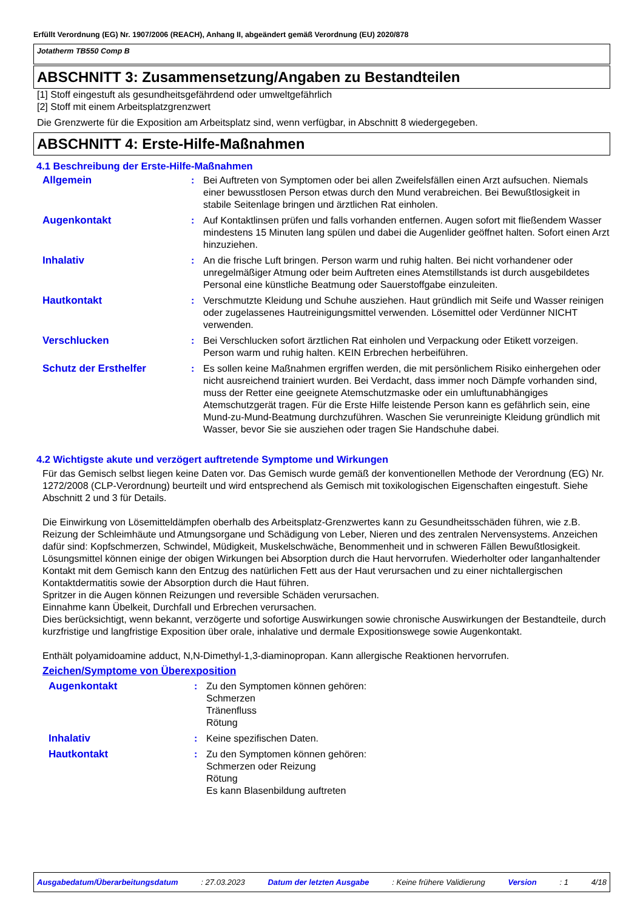Erfüllt Verordnung (EG) Nr. 1907/2006 (REACH), Anhang II, abgeändert gemäß Verordnung (EU) 2020/878
Jotatherm TB550 Comp B
ABSCHNITT 3: Zusammensetzung/Angaben zu Bestandteilen
[1] Stoff eingestuft als gesundheitsgefährdend oder umweltgefährlich
[2] Stoff mit einem Arbeitsplatzgrenzwert
Die Grenzwerte für die Exposition am Arbeitsplatz sind, wenn verfügbar, in Abschnitt 8 wiedergegeben.
ABSCHNITT 4: Erste-Hilfe-Maßnahmen
4.1 Beschreibung der Erste-Hilfe-Maßnahmen
Allgemein : Bei Auftreten von Symptomen oder bei allen Zweifelsfällen einen Arzt aufsuchen. Niemals einer bewusstlosen Person etwas durch den Mund verabreichen. Bei Bewußtlosigkeit in stabile Seitenlage bringen und ärztlichen Rat einholen.
Augenkontakt : Auf Kontaktlinsen prüfen und falls vorhanden entfernen. Augen sofort mit fließendem Wasser mindestens 15 Minuten lang spülen und dabei die Augenlider geöffnet halten. Sofort einen Arzt hinzuziehen.
Inhalativ : An die frische Luft bringen. Person warm und ruhig halten. Bei nicht vorhandener oder unregelmäßiger Atmung oder beim Auftreten eines Atemstillstands ist durch ausgebildetes Personal eine künstliche Beatmung oder Sauerstoffgabe einzuleiten.
Hautkontakt : Verschmutzte Kleidung und Schuhe ausziehen. Haut gründlich mit Seife und Wasser reinigen oder zugelassenes Hautreinigungsmittel verwenden. Lösemittel oder Verdünner NICHT verwenden.
Verschlucken : Bei Verschlucken sofort ärztlichen Rat einholen und Verpackung oder Etikett vorzeigen. Person warm und ruhig halten. KEIN Erbrechen herbeiführen.
Schutz der Ersthelfer : Es sollen keine Maßnahmen ergriffen werden, die mit persönlichem Risiko einhergehen oder nicht ausreichend trainiert wurden. Bei Verdacht, dass immer noch Dämpfe vorhanden sind, muss der Retter eine geeignete Atemschutzmaske oder ein umluftunabhängiges Atemschutzgerät tragen. Für die Erste Hilfe leistende Person kann es gefährlich sein, eine Mund-zu-Mund-Beatmung durchzuführen. Waschen Sie verunreinigte Kleidung gründlich mit Wasser, bevor Sie sie ausziehen oder tragen Sie Handschuhe dabei.
4.2 Wichtigste akute und verzögert auftretende Symptome und Wirkungen
Für das Gemisch selbst liegen keine Daten vor. Das Gemisch wurde gemäß der konventionellen Methode der Verordnung (EG) Nr. 1272/2008 (CLP-Verordnung) beurteilt und wird entsprechend als Gemisch mit toxikologischen Eigenschaften eingestuft. Siehe Abschnitt 2 und 3 für Details.
Die Einwirkung von Lösemitteldämpfen oberhalb des Arbeitsplatz-Grenzwertes kann zu Gesundheitsschäden führen, wie z.B. Reizung der Schleimhäute und Atmungsorgane und Schädigung von Leber, Nieren und des zentralen Nervensystems. Anzeichen dafür sind: Kopfschmerzen, Schwindel, Müdigkeit, Muskelschwäche, Benommenheit und in schweren Fällen Bewußtlosigkeit.
Lösungsmittel können einige der obigen Wirkungen bei Absorption durch die Haut hervorrufen. Wiederholter oder langanhaltender Kontakt mit dem Gemisch kann den Entzug des natürlichen Fett aus der Haut verursachen und zu einer nichtallergischen Kontaktdermatitis sowie der Absorption durch die Haut führen.
Spritzer in die Augen können Reizungen und reversible Schäden verursachen.
Einnahme kann Übelkeit, Durchfall und Erbrechen verursachen.
Dies berücksichtigt, wenn bekannt, verzögerte und sofortige Auswirkungen sowie chronische Auswirkungen der Bestandteile, durch kurzfristige und langfristige Exposition über orale, inhalative und dermale Expositionswege sowie Augenkontakt.
Enthält polyamidoamine adduct, N,N-Dimethyl-1,3-diaminopropan. Kann allergische Reaktionen hervorrufen.
Zeichen/Symptome von Überexposition
Augenkontakt : Zu den Symptomen können gehören:
Schmerzen
Tränenfluss
Rötung
Inhalativ : Keine spezifischen Daten.
Hautkontakt : Zu den Symptomen können gehören:
Schmerzen oder Reizung
Rötung
Es kann Blasenbildung auftreten
Ausgabedatum/Überarbeitungsdatum: 27.03.2023 Datum der letzten Ausgabe: Keine frühere Validierung Version: 1 4/18